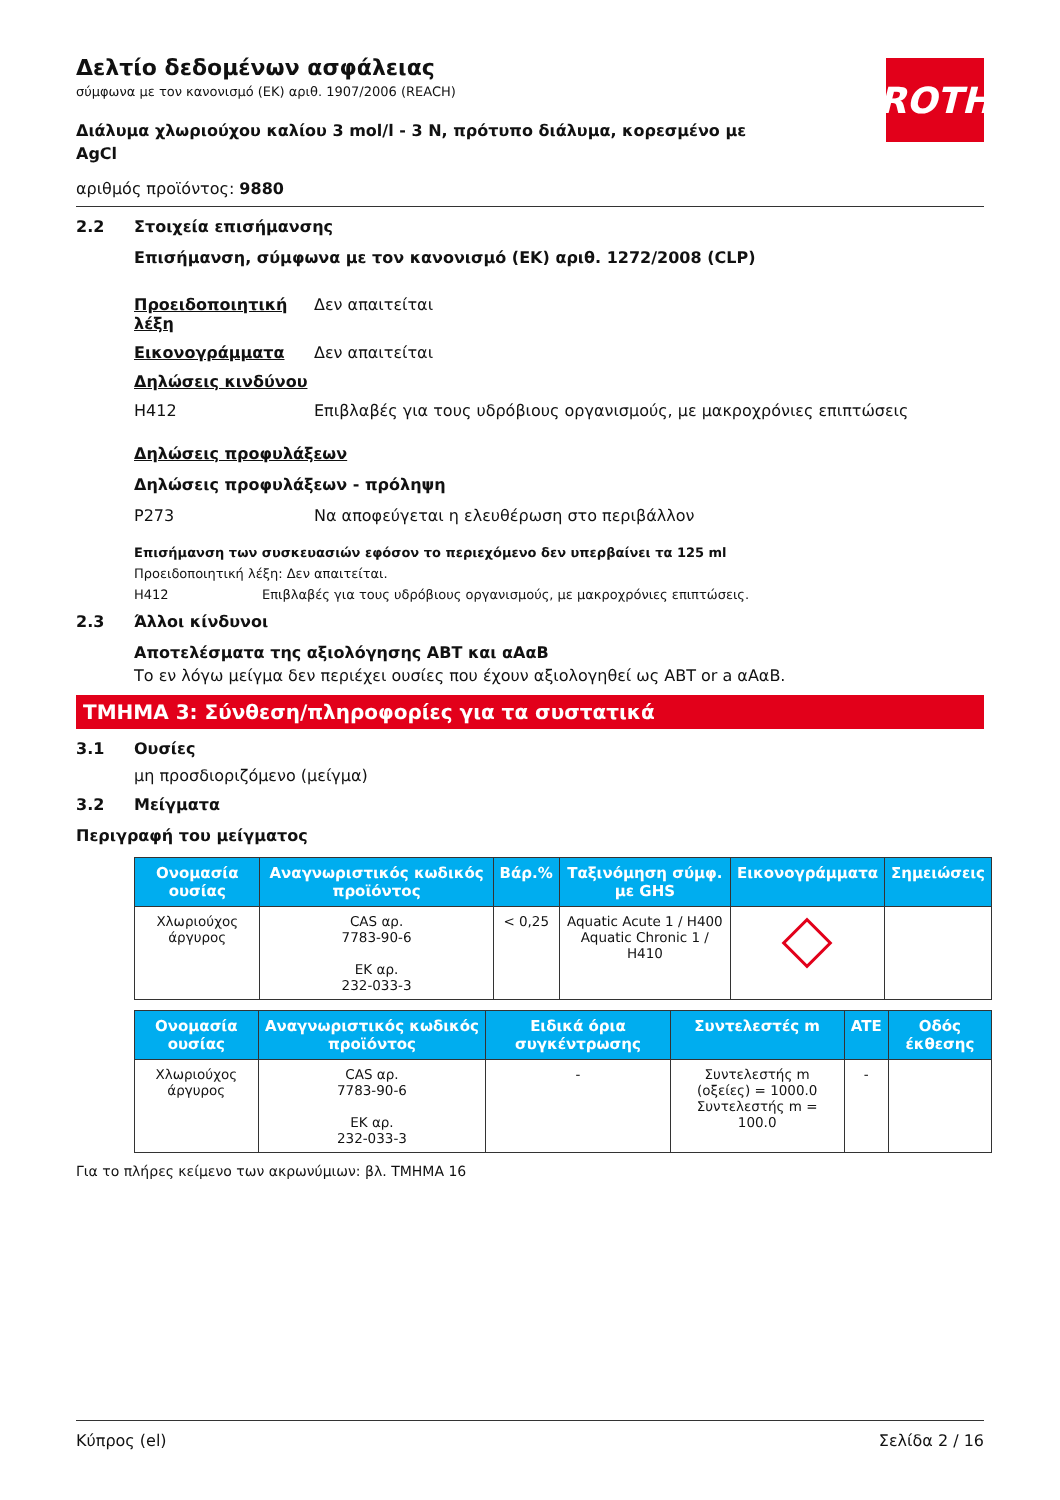ROTH
Δελτίο δεδομένων ασφάλειας
σύμφωνα με τον κανονισμό (ΕΚ) αριθ. 1907/2006 (REACH)
Διάλυμα χλωριούχου καλίου 3 mol/l - 3 N, πρότυπο διάλυμα, κορεσμένο με AgCl
αριθμός προϊόντος: 9880
2.2 Στοιχεία επισήμανσης
Επισήμανση, σύμφωνα με τον κανονισμό (ΕΚ) αριθ. 1272/2008 (CLP)
Προειδοποιητική λέξη
Δεν απαιτείται
Εικονογράμματα Δεν απαιτείται
Δηλώσεις κινδύνου
H412 Επιβλαβές για τους υδρόβιους οργανισμούς, με μακροχρόνιες επιπτώσεις
Δηλώσεις προφυλάξεων
Δηλώσεις προφυλάξεων - πρόληψη
P273 Να αποφεύγεται η ελευθέρωση στο περιβάλλον
Επισήμανση των συσκευασιών εφόσον το περιεχόμενο δεν υπερβαίνει τα 125 ml
Προειδοποιητική λέξη: Δεν απαιτείται.
H412 Επιβλαβές για τους υδρόβιους οργανισμούς, με μακροχρόνιες επιπτώσεις.
2.3 Άλλοι κίνδυνοι
Αποτελέσματα της αξιολόγησης ΑΒΤ και αΑαΒ
Το εν λόγω μείγμα δεν περιέχει ουσίες που έχουν αξιολογηθεί ως ΑΒΤ or a αΑαΒ.
ΤΜΗΜΑ 3: Σύνθεση/πληροφορίες για τα συστατικά
3.1 Ουσίες
μη προσδιοριζόμενο (μείγμα)
3.2 Μείγματα
Περιγραφή του μείγματος
| Ονομασία ουσίας | Αναγνωριστικός κωδικός προϊόντος | Βάρ.% | Ταξινόμηση σύμφ. με GHS | Εικονογράμματα | Σημειώσεις |
| --- | --- | --- | --- | --- | --- |
| Χλωριούχος άργυρος | CAS αρ. 7783-90-6 ΕΚ αρ. 232-033-3 | < 0,25 | Aquatic Acute 1 / H400 Aquatic Chronic 1 / H410 | | |
| Ονομασία ουσίας | Αναγνωριστικός κωδικός προϊόντος | Ειδικά όρια συγκέντρωσης | Συντελεστές m | ATE | Οδός έκθεσης |
| --- | --- | --- | --- | --- | --- |
| Χλωριούχος άργυρος | CAS αρ. 7783-90-6 ΕΚ αρ. 232-033-3 | - | Συντελεστής m (οξείες) = 1000.0 Συντελεστής m = 100.0 | - | |
Για το πλήρες κείμενο των ακρωνύμιων: βλ. ΤΜΗΜΑ 16
Κύπρος (el) Σελίδα 2 / 16